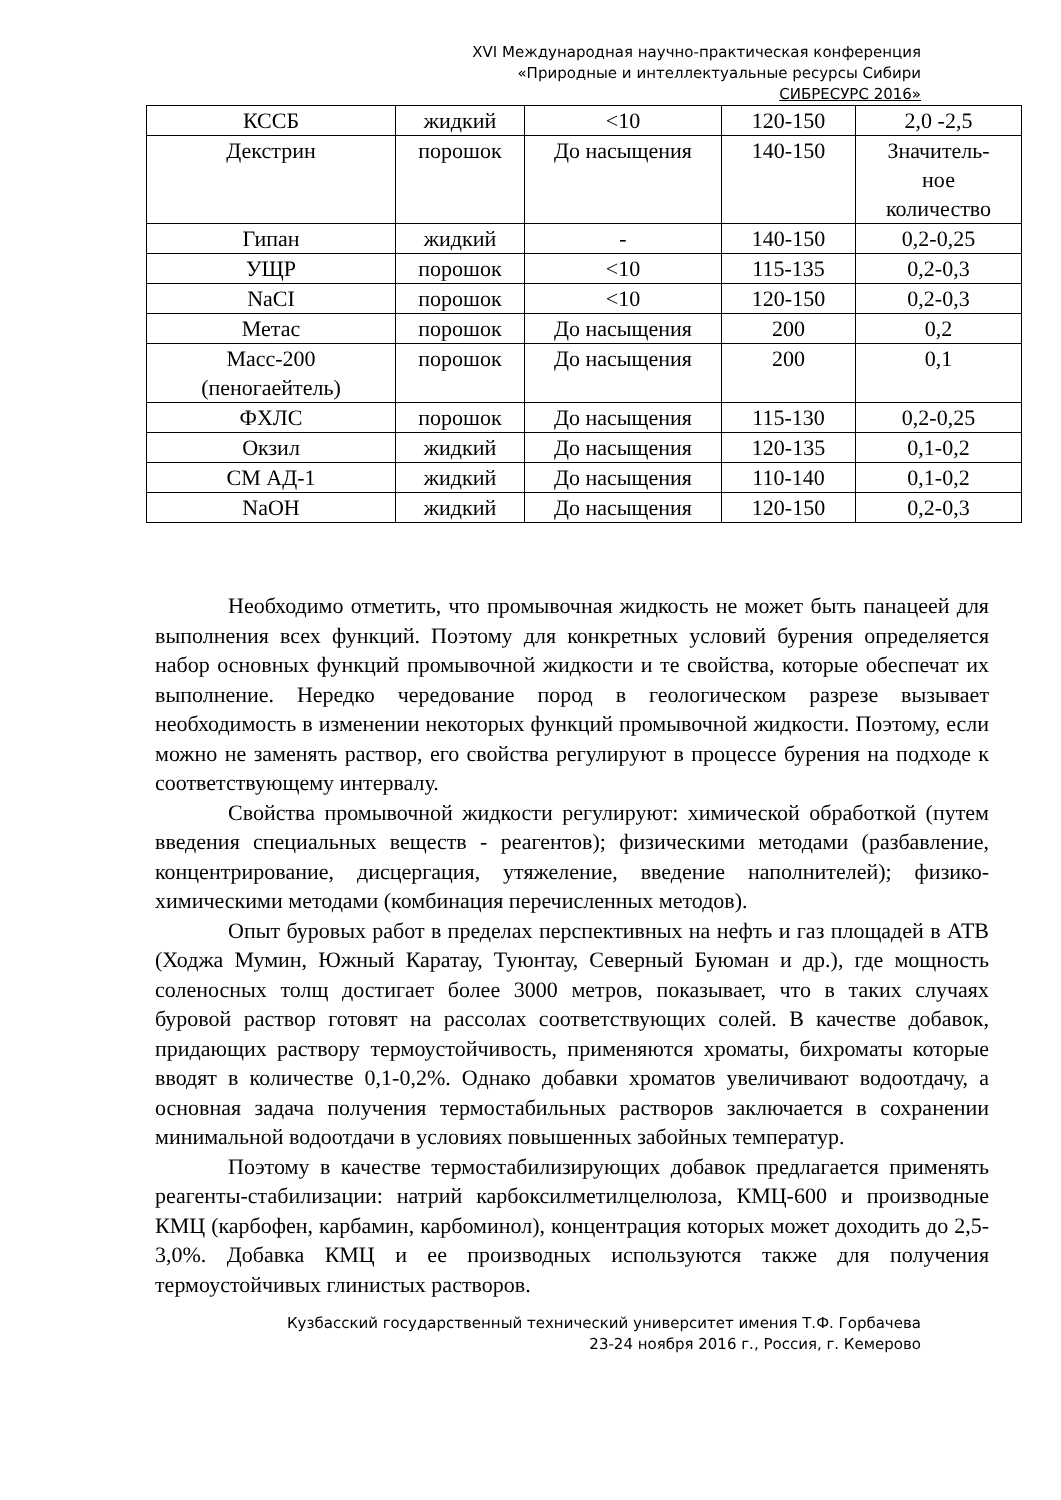XVI Международная научно-практическая конференция
«Природные и интеллектуальные ресурсы Сибири
СИБРЕСУРС 2016»
| КССБ | жидкий | <10 | 120-150 | 2,0 -2,5 |
| Декстрин | порошок | До насыщения | 140-150 | Значитель- ное количество |
| Гипан | жидкий | - | 140-150 | 0,2-0,25 |
| УЩР | порошок | <10 | 115-135 | 0,2-0,3 |
| NaCI | порошок | <10 | 120-150 | 0,2-0,3 |
| Метас | порошок | До насыщения | 200 | 0,2 |
| Масс-200 (пеногаейтель) | порошок | До насыщения | 200 | 0,1 |
| ФХЛС | порошок | До насыщения | 115-130 | 0,2-0,25 |
| Окзил | жидкий | До насыщения | 120-135 | 0,1-0,2 |
| СМ АД-1 | жидкий | До насыщения | 110-140 | 0,1-0,2 |
| NaOH | жидкий | До насыщения | 120-150 | 0,2-0,3 |
Необходимо отметить, что промывочная жидкость не может быть панацеей для выполнения всех функций. Поэтому для конкретных условий бурения определяется набор основных функций промывочной жидкости и те свойства, которые обеспечат их выполнение. Нередко чередование пород в геологическом разрезе вызывает необходимость в изменении некоторых функций промывочной жидкости. Поэтому, если можно не заменять раствор, его свойства регулируют в процессе бурения на подходе к соответствующему интервалу.
Свойства промывочной жидкости регулируют: химической обработкой (путем введения специальных веществ - реагентов); физическими методами (разбавление, концентрирование, дисцергация, утяжеление, введение наполнителей); физико-химическими методами (комбинация перечисленных методов).
Опыт буровых работ в пределах перспективных на нефть и газ площадей в АТВ (Ходжа Мумин, Южный Каратау, Туюнтау, Северный Буюман и др.), где мощность соленосных толщ достигает более 3000 метров, показывает, что в таких случаях буровой раствор готовят на рассолах соответствующих солей. В качестве добавок, придающих раствору термоустойчивость, применяются хроматы, бихроматы которые вводят в количестве 0,1-0,2%. Однако добавки хроматов увеличивают водоотдачу, а основная задача получения термостабильных растворов заключается в сохранении минимальной водоотдачи в условиях повышенных забойных температур.
Поэтому в качестве термостабилизирующих добавок предлагается применять реагенты-стабилизации: натрий карбоксилметилцелюлоза, КМЦ-600 и производные КМЦ (карбофен, карбамин, карбоминол), концентрация которых может доходить до 2,5-3,0%. Добавка КМЦ и ее производных используются также для получения термоустойчивых глинистых растворов.
Кузбасский государственный технический университет имения Т.Ф. Горбачева
23-24 ноября 2016 г., Россия, г. Кемерово